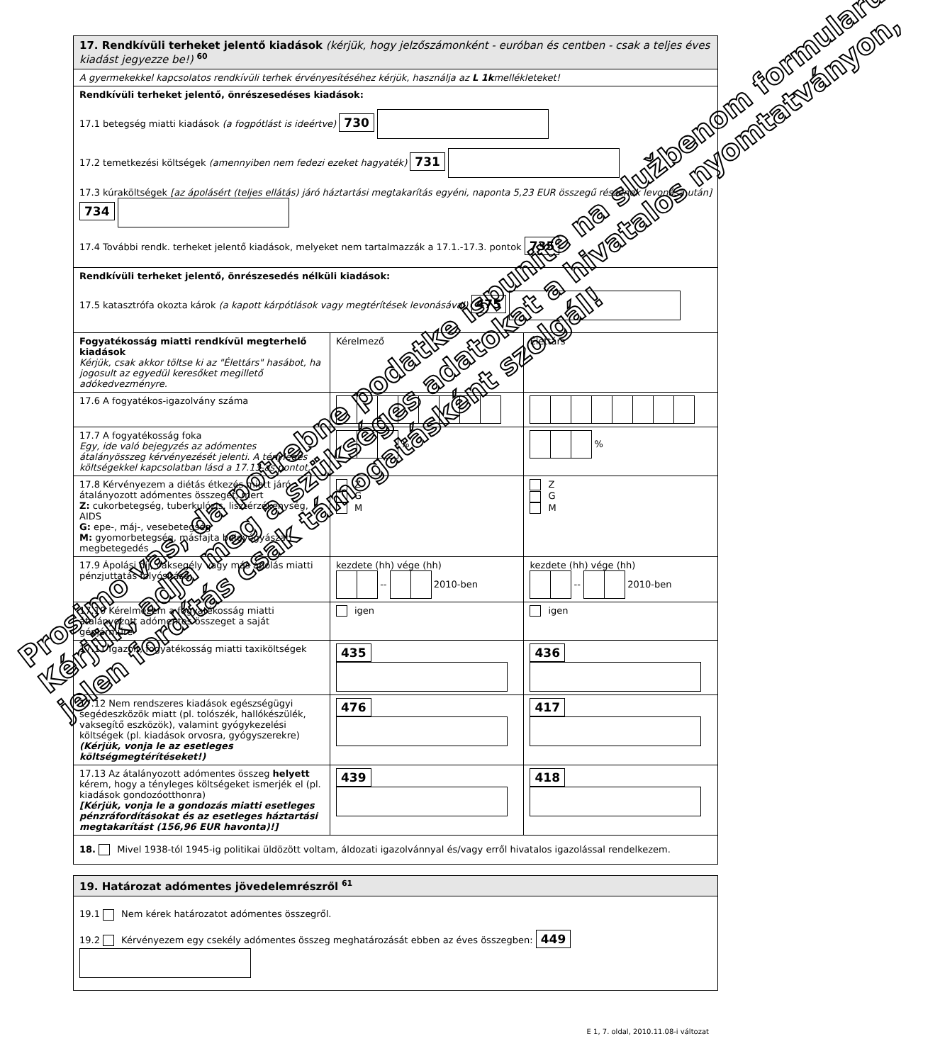| 17. Rendkívüli terheket jelentő kiadások (kérjük, hogy jelzőszámonként - euróban és centben - csak a teljes éves kiadást jegyezze be!) <sup>60</sup> | | |
| A gyermekekkel kapcsolatos rendkívüli terhek érvényesítéséhez kérjük, használja az L 1k mellékleteket! | | |
| Rendkívüli terheket jelentő, önrészesedéses kiadások: 17.1 betegség miatti kiadások (a fogpótlást is ideértve) 730 17.2 temetkezési költségek (amennyiben nem fedezi ezeket hagyaték) 731 17.3 kúraköltségek [az ápolásért (teljes ellátás) járó háztartási megtakarítás egyéni, naponta 5,23 EUR összegű részének levonása után] 734 17.4 További rendk. terheket jelentő kiadások, melyeket nem tartalmazzák a 17.1.-17.3. pontok 735 | | |
| Rendkívüli terheket jelentő, önrészesedés nélküli kiadások: 17.5 katasztrófa okozta károk (a kapott kárpótlások vagy megtérítések levonásával) 475 | | |
| Fogyatékosság miatti rendkívül megterhelő kiadások Kérjük, csak akkor töltse ki az "Élettárs" hasábot, ha jogosult az egyedül keresőket megillető adókedvezményre. | Kérelmező | Élettárs |
| 17.6 A fogyatékos-igazolvány száma | | |
| 17.7 A fogyatékosság foka Egy, ide való bejegyzés az adómentes átalányösszeg kérvényezését jelenti. A tényleges költségekkel kapcsolatban lásd a 17.13-as pontot. | % | % |
| 17.8 Kérvényezem a diétás étkezés miatt járó átalányozott adómentes összeget, mert Z: cukorbetegség, tuberkulózis, lisztérzékenység, AIDS G: epe-, máj-, vesebetegség M: gyomorbetegség, másfajta belgyógyászati megbetegedés | Z G M | Z G M |
| 17.9 Ápolási díj, vaksegély vagy más ápolás miatti pénzjuttatás folyósítása | kezdete (hh) vége (hh) -- 2010-ben | kezdete (hh) vége (hh) -- 2010-ben |
| 17.10 Kérelmezem a fogyatékosság miatti átalányozott adómentes összeget a saját gépjárműre | igen | igen |
| 17.11 Igazolt, fogyatékosság miatti taxiköltségek | 435 | 436 |
| 17.12 Nem rendszeres kiadások egészségügyi segédeszközök miatt (pl. tolószék, hallókészülék, vaksegítő eszközök), valamint gyógykezelési költségek (pl. kiadások orvosra, gyógyszerekre) (Kérjük, vonja le az esetleges költségmegtérítéseket!) | 476 | 417 |
| 17.13 Az átalányozott adómentes összeg helyett kérem, hogy a tényleges költségeket ismerjék el (pl. kiadások gondozóotthonra) [Kérjük, vonja le a gondozás miatti esetleges pénzráfordításokat és az esetleges háztartási megtakarítást (156,96 EUR havonta)!] | 439 | 418 |
| 18. Mivel 1938-tól 1945-ig politikai üldözött voltam, áldozati igazolvánnyal és/vagy erről hivatalos igazolással rendelkezem. | | |
| 19. Határozat adómentes jövedelemrészről <sup>61</sup> |
| 19.1 Nem kérek határozatot adómentes összegről. 19.2 Kérvényezem egy csekély adómentes összeg meghatározását ebben az éves összegben: 449 |
Prosimo vas, da potrebne podatke ispunite na službenom formularu.
Kérjük, adja meg a szükséges adatokat a hivatalos nyomtatványon,
jelen fordítás csak támogatásként szolgál!
E 1, 7. oldal, 2010.11.08-i változat